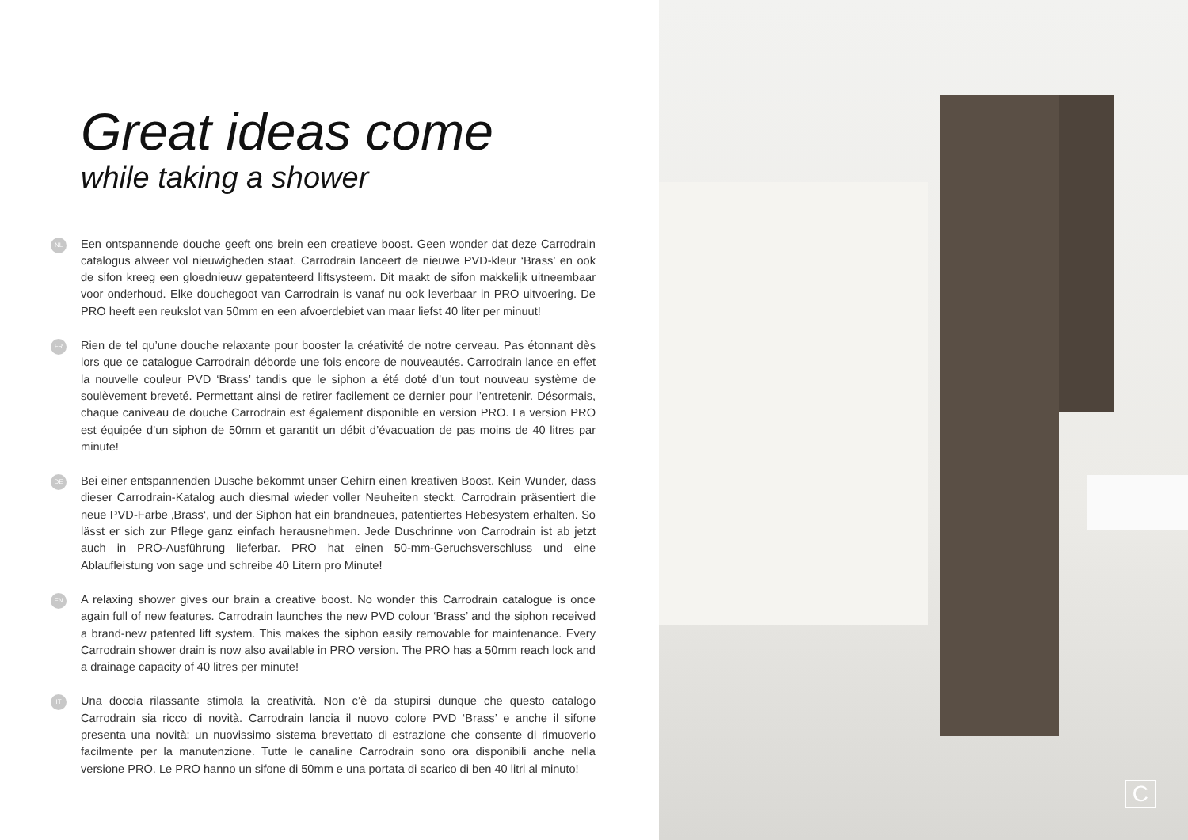Great ideas come
while taking a shower
NL
Een ontspannende douche geeft ons brein een creatieve boost. Geen wonder dat deze Carrodrain catalogus alweer vol nieuwigheden staat. Carrodrain lanceert de nieuwe PVD-kleur ‘Brass’ en ook de sifon kreeg een gloednieuw gepatenteerd liftsysteem. Dit maakt de sifon makkelijk uitneembaar voor onderhoud. Elke douchegoot van Carrodrain is vanaf nu ook leverbaar in PRO uitvoering. De PRO heeft een reukslot van 50mm en een afvoerdebiet van maar liefst 40 liter per minuut!
FR
Rien de tel qu’une douche relaxante pour booster la créativité de notre cerveau. Pas étonnant dès lors que ce catalogue Carrodrain déborde une fois encore de nouveautés. Carrodrain lance en effet la nouvelle couleur PVD ‘Brass’ tandis que le siphon a été doté d’un tout nouveau système de soulèvement breveté. Permettant ainsi de retirer facilement ce dernier pour l’entretenir. Désormais, chaque caniveau de douche Carrodrain est également disponible en version PRO. La version PRO est équipée d’un siphon de 50mm et garantit un débit d’évacuation de pas moins de 40 litres par minute!
DE
Bei einer entspannenden Dusche bekommt unser Gehirn einen kreativen Boost. Kein Wunder, dass dieser Carrodrain-Katalog auch diesmal wieder voller Neuheiten steckt. Carrodrain präsentiert die neue PVD-Farbe ‚Brass‘, und der Siphon hat ein brandneues, patentiertes Hebesystem erhalten. So lässt er sich zur Pflege ganz einfach herausnehmen. Jede Duschrinne von Carrodrain ist ab jetzt auch in PRO-Ausführung lieferbar. PRO hat einen 50-mm-Geruchsverschluss und eine Ablaufleistung von sage und schreibe 40 Litern pro Minute!
EN
A relaxing shower gives our brain a creative boost. No wonder this Carrodrain catalogue is once again full of new features. Carrodrain launches the new PVD colour ‘Brass’ and the siphon received a brand-new patented lift system. This makes the siphon easily removable for maintenance. Every Carrodrain shower drain is now also available in PRO version. The PRO has a 50mm reach lock and a drainage capacity of 40 litres per minute!
IT
Una doccia rilassante stimola la creatività. Non c’è da stupirsi dunque che questo catalogo Carrodrain sia ricco di novità. Carrodrain lancia il nuovo colore PVD ‘Brass’ e anche il sifone presenta una novità: un nuovissimo sistema brevettato di estrazione che consente di rimuoverlo facilmente per la manutenzione. Tutte le canaline Carrodrain sono ora disponibili anche nella versione PRO. Le PRO hanno un sifone di 50mm e una portata di scarico di ben 40 litri al minuto!
C